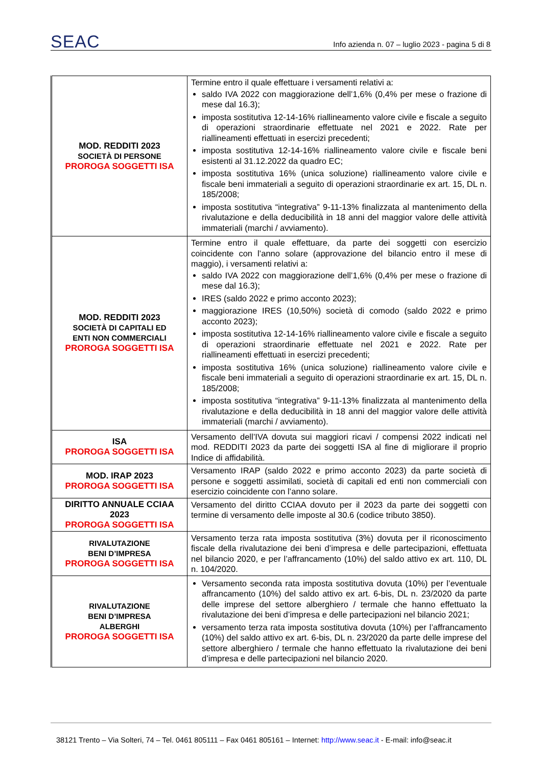SEAC
Info azienda n. 07 – luglio 2023 - pagina 5 di 8
| MOD. REDDITI 2023 SOCIETÀ DI PERSONE PROROGA SOGGETTI ISA | Termine entro il quale effettuare i versamenti relativi a: saldo IVA 2022 con maggiorazione dell’1,6% (0,4% per mese o frazione di mese dal 16.3); imposta sostitutiva 12-14-16% riallineamento valore civile e fiscale a seguito di operazioni straordinarie effettuate nel 2021 e 2022. Rate per riallineamenti effettuati in esercizi precedenti; imposta sostitutiva 12-14-16% riallineamento valore civile e fiscale beni esistenti al 31.12.2022 da quadro EC; imposta sostitutiva 16% (unica soluzione) riallineamento valore civile e fiscale beni immateriali a seguito di operazioni straordinarie ex art. 15, DL n. 185/2008; imposta sostitutiva “integrativa” 9-11-13% finalizzata al mantenimento della rivalutazione e della deducibilità in 18 anni del maggior valore delle attività immateriali (marchi / avviamento). |
| MOD. REDDITI 2023 SOCIETÀ DI CAPITALI ED ENTI NON COMMERCIALI PROROGA SOGGETTI ISA | Termine entro il quale effettuare, da parte dei soggetti con esercizio coincidente con l’anno solare (approvazione del bilancio entro il mese di maggio), i versamenti relativi a: saldo IVA 2022 con maggiorazione dell’1,6% (0,4% per mese o frazione di mese dal 16.3); IRES (saldo 2022 e primo acconto 2023); maggiorazione IRES (10,50%) società di comodo (saldo 2022 e primo acconto 2023); imposta sostitutiva 12-14-16% riallineamento valore civile e fiscale a seguito di operazioni straordinarie effettuate nel 2021 e 2022. Rate per riallineamenti effettuati in esercizi precedenti; imposta sostitutiva 16% (unica soluzione) riallineamento valore civile e fiscale beni immateriali a seguito di operazioni straordinarie ex art. 15, DL n. 185/2008; imposta sostitutiva “integrativa” 9-11-13% finalizzata al mantenimento della rivalutazione e della deducibilità in 18 anni del maggior valore delle attività immateriali (marchi / avviamento). |
| ISA PROROGA SOGGETTI ISA | Versamento dell’IVA dovuta sui maggiori ricavi / compensi 2022 indicati nel mod. REDDITI 2023 da parte dei soggetti ISA al fine di migliorare il proprio Indice di affidabilità. |
| MOD. IRAP 2023 PROROGA SOGGETTI ISA | Versamento IRAP (saldo 2022 e primo acconto 2023) da parte società di persone e soggetti assimilati, società di capitali ed enti non commerciali con esercizio coincidente con l’anno solare. |
| DIRITTO ANNUALE CCIAA 2023 PROROGA SOGGETTI ISA | Versamento del diritto CCIAA dovuto per il 2023 da parte dei soggetti con termine di versamento delle imposte al 30.6 (codice tributo 3850). |
| RIVALUTAZIONE BENI D’IMPRESA PROROGA SOGGETTI ISA | Versamento terza rata imposta sostitutiva (3%) dovuta per il riconoscimento fiscale della rivalutazione dei beni d’impresa e delle partecipazioni, effettuata nel bilancio 2020, e per l’affrancamento (10%) del saldo attivo ex art. 110, DL n. 104/2020. |
| RIVALUTAZIONE BENI D’IMPRESA ALBERGHI PROROGA SOGGETTI ISA | Versamento seconda rata imposta sostitutiva dovuta (10%) per l’eventuale affrancamento (10%) del saldo attivo ex art. 6-bis, DL n. 23/2020 da parte delle imprese del settore alberghiero / termale che hanno effettuato la rivalutazione dei beni d’impresa e delle partecipazioni nel bilancio 2021; versamento terza rata imposta sostitutiva dovuta (10%) per l’affrancamento (10%) del saldo attivo ex art. 6-bis, DL n. 23/2020 da parte delle imprese del settore alberghiero / termale che hanno effettuato la rivalutazione dei beni d’impresa e delle partecipazioni nel bilancio 2020. |
38121 Trento – Via Solteri, 74 – Tel. 0461 805111 – Fax 0461 805161 – Internet: http://www.seac.it - E-mail: info@seac.it